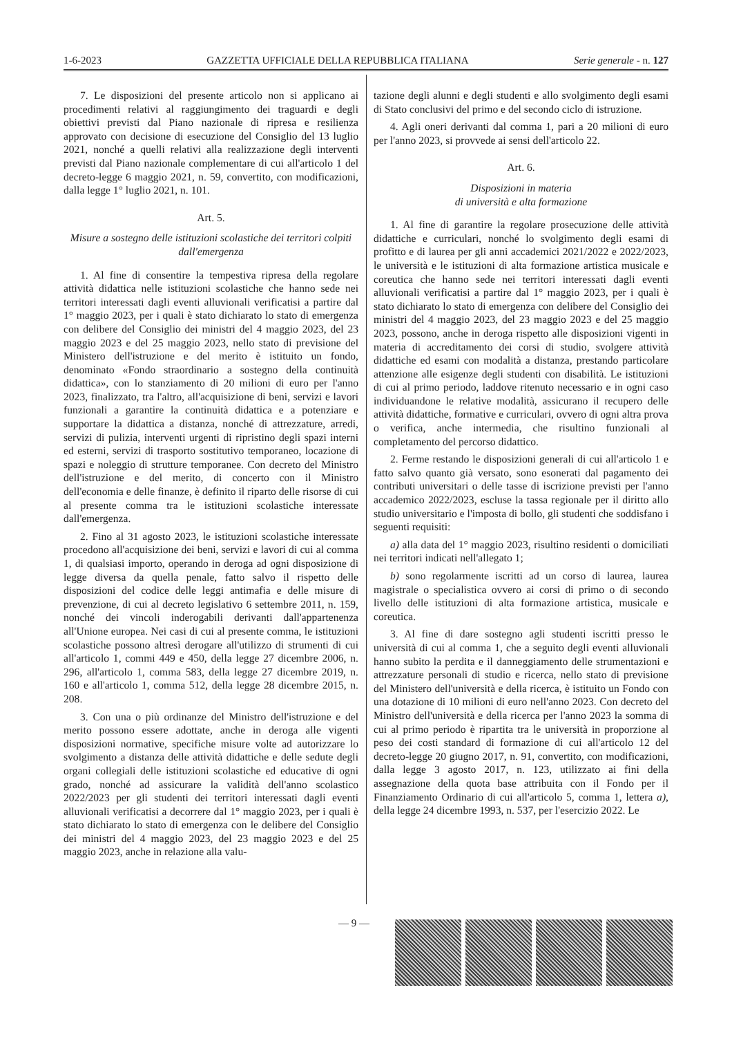1-6-2023 GAZZETTA UFFICIALE DELLA REPUBBLICA ITALIANA Serie generale - n. 127
7. Le disposizioni del presente articolo non si applicano ai procedimenti relativi al raggiungimento dei traguardi e degli obiettivi previsti dal Piano nazionale di ripresa e resilienza approvato con decisione di esecuzione del Consiglio del 13 luglio 2021, nonché a quelli relativi alla realizzazione degli interventi previsti dal Piano nazionale complementare di cui all'articolo 1 del decreto-legge 6 maggio 2021, n. 59, convertito, con modificazioni, dalla legge 1° luglio 2021, n. 101.
Art. 5.
Misure a sostegno delle istituzioni scolastiche dei territori colpiti dall'emergenza
1. Al fine di consentire la tempestiva ripresa della regolare attività didattica nelle istituzioni scolastiche che hanno sede nei territori interessati dagli eventi alluvionali verificatisi a partire dal 1° maggio 2023, per i quali è stato dichiarato lo stato di emergenza con delibere del Consiglio dei ministri del 4 maggio 2023, del 23 maggio 2023 e del 25 maggio 2023, nello stato di previsione del Ministero dell'istruzione e del merito è istituito un fondo, denominato «Fondo straordinario a sostegno della continuità didattica», con lo stanziamento di 20 milioni di euro per l'anno 2023, finalizzato, tra l'altro, all'acquisizione di beni, servizi e lavori funzionali a garantire la continuità didattica e a potenziare e supportare la didattica a distanza, nonché di attrezzature, arredi, servizi di pulizia, interventi urgenti di ripristino degli spazi interni ed esterni, servizi di trasporto sostitutivo temporaneo, locazione di spazi e noleggio di strutture temporanee. Con decreto del Ministro dell'istruzione e del merito, di concerto con il Ministro dell'economia e delle finanze, è definito il riparto delle risorse di cui al presente comma tra le istituzioni scolastiche interessate dall'emergenza.
2. Fino al 31 agosto 2023, le istituzioni scolastiche interessate procedono all'acquisizione dei beni, servizi e lavori di cui al comma 1, di qualsiasi importo, operando in deroga ad ogni disposizione di legge diversa da quella penale, fatto salvo il rispetto delle disposizioni del codice delle leggi antimafia e delle misure di prevenzione, di cui al decreto legislativo 6 settembre 2011, n. 159, nonché dei vincoli inderogabili derivanti dall'appartenenza all'Unione europea. Nei casi di cui al presente comma, le istituzioni scolastiche possono altresì derogare all'utilizzo di strumenti di cui all'articolo 1, commi 449 e 450, della legge 27 dicembre 2006, n. 296, all'articolo 1, comma 583, della legge 27 dicembre 2019, n. 160 e all'articolo 1, comma 512, della legge 28 dicembre 2015, n. 208.
3. Con una o più ordinanze del Ministro dell'istruzione e del merito possono essere adottate, anche in deroga alle vigenti disposizioni normative, specifiche misure volte ad autorizzare lo svolgimento a distanza delle attività didattiche e delle sedute degli organi collegiali delle istituzioni scolastiche ed educative di ogni grado, nonché ad assicurare la validità dell'anno scolastico 2022/2023 per gli studenti dei territori interessati dagli eventi alluvionali verificatisi a decorrere dal 1° maggio 2023, per i quali è stato dichiarato lo stato di emergenza con le delibere del Consiglio dei ministri del 4 maggio 2023, del 23 maggio 2023 e del 25 maggio 2023, anche in relazione alla valu-
tazione degli alunni e degli studenti e allo svolgimento degli esami di Stato conclusivi del primo e del secondo ciclo di istruzione.
4. Agli oneri derivanti dal comma 1, pari a 20 milioni di euro per l'anno 2023, si provvede ai sensi dell'articolo 22.
Art. 6.
Disposizioni in materia
di università e alta formazione
1. Al fine di garantire la regolare prosecuzione delle attività didattiche e curriculari, nonché lo svolgimento degli esami di profitto e di laurea per gli anni accademici 2021/2022 e 2022/2023, le università e le istituzioni di alta formazione artistica musicale e coreutica che hanno sede nei territori interessati dagli eventi alluvionali verificatisi a partire dal 1° maggio 2023, per i quali è stato dichiarato lo stato di emergenza con delibere del Consiglio dei ministri del 4 maggio 2023, del 23 maggio 2023 e del 25 maggio 2023, possono, anche in deroga rispetto alle disposizioni vigenti in materia di accreditamento dei corsi di studio, svolgere attività didattiche ed esami con modalità a distanza, prestando particolare attenzione alle esigenze degli studenti con disabilità. Le istituzioni di cui al primo periodo, laddove ritenuto necessario e in ogni caso individuandone le relative modalità, assicurano il recupero delle attività didattiche, formative e curriculari, ovvero di ogni altra prova o verifica, anche intermedia, che risultino funzionali al completamento del percorso didattico.
2. Ferme restando le disposizioni generali di cui all'articolo 1 e fatto salvo quanto già versato, sono esonerati dal pagamento dei contributi universitari o delle tasse di iscrizione previsti per l'anno accademico 2022/2023, escluse la tassa regionale per il diritto allo studio universitario e l'imposta di bollo, gli studenti che soddisfano i seguenti requisiti:
a) alla data del 1° maggio 2023, risultino residenti o domiciliati nei territori indicati nell'allegato 1;
b) sono regolarmente iscritti ad un corso di laurea, laurea magistrale o specialistica ovvero ai corsi di primo o di secondo livello delle istituzioni di alta formazione artistica, musicale e coreutica.
3. Al fine di dare sostegno agli studenti iscritti presso le università di cui al comma 1, che a seguito degli eventi alluvionali hanno subito la perdita e il danneggiamento delle strumentazioni e attrezzature personali di studio e ricerca, nello stato di previsione del Ministero dell'università e della ricerca, è istituito un Fondo con una dotazione di 10 milioni di euro nell'anno 2023. Con decreto del Ministro dell'università e della ricerca per l'anno 2023 la somma di cui al primo periodo è ripartita tra le università in proporzione al peso dei costi standard di formazione di cui all'articolo 12 del decreto-legge 20 giugno 2017, n. 91, convertito, con modificazioni, dalla legge 3 agosto 2017, n. 123, utilizzato ai fini della assegnazione della quota base attribuita con il Fondo per il Finanziamento Ordinario di cui all'articolo 5, comma 1, lettera a), della legge 24 dicembre 1993, n. 537, per l'esercizio 2022. Le
— 9 —